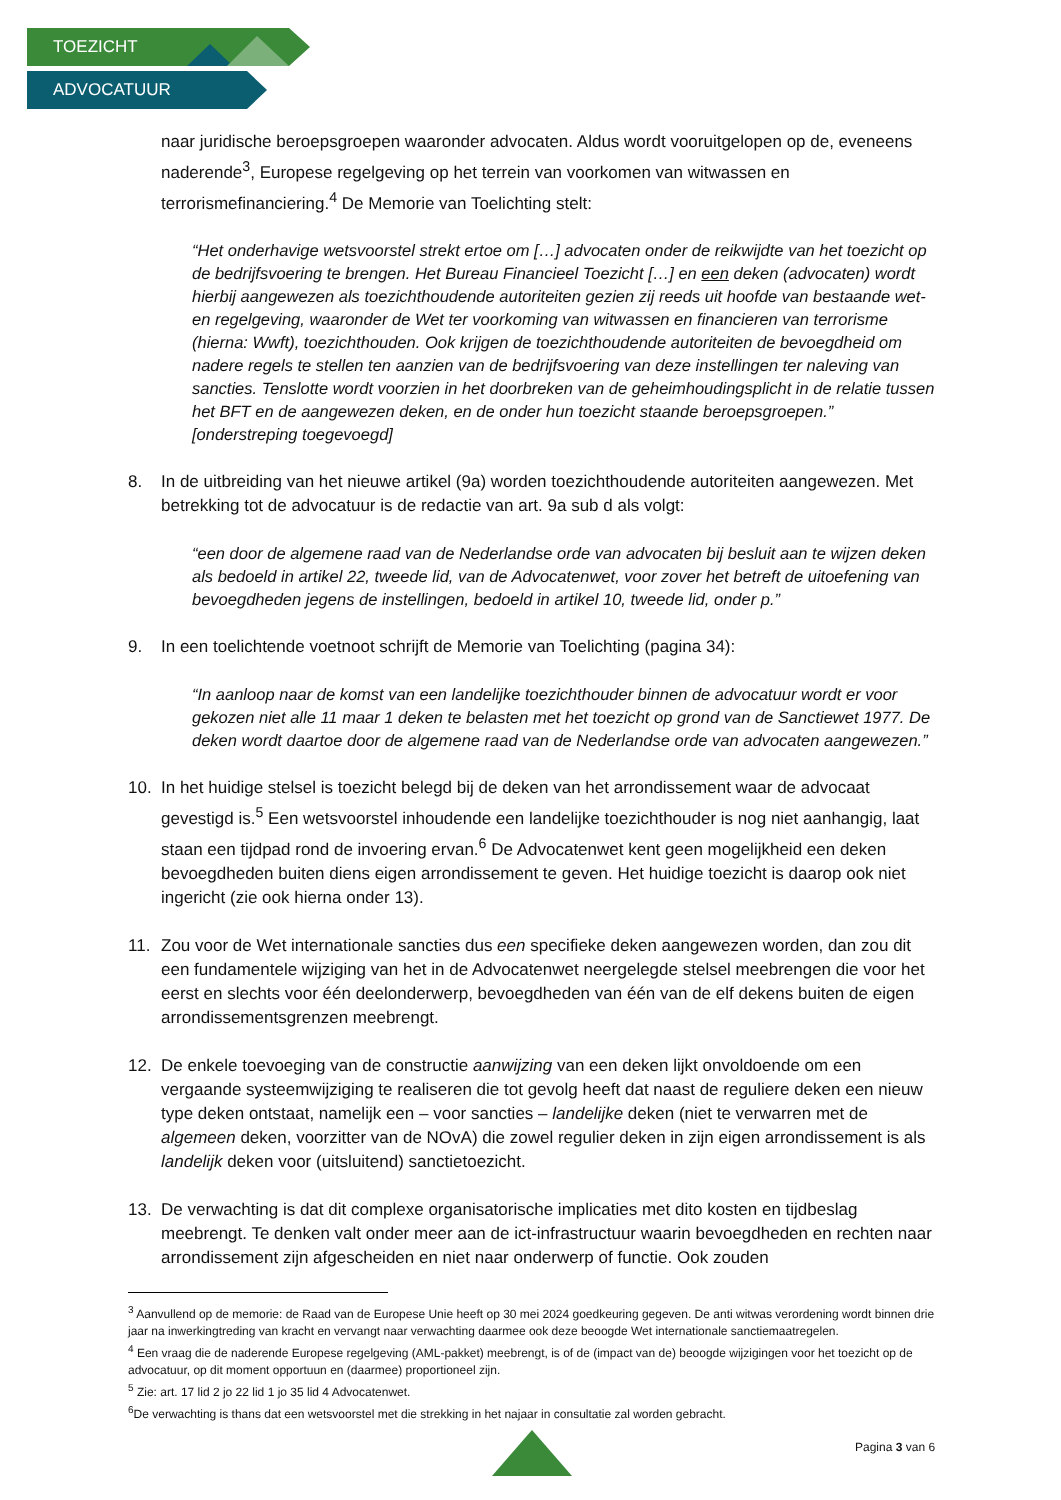TOEZICHT
ADVOCATUUR
naar juridische beroepsgroepen waaronder advocaten. Aldus wordt vooruitgelopen op de, eveneens naderende<sup>3</sup>, Europese regelgeving op het terrein van voorkomen van witwassen en terrorismefinanciering.<sup>4</sup> De Memorie van Toelichting stelt:
“Het onderhavige wetsvoorstel strekt ertoe om […] advocaten onder de reikwijdte van het toezicht op de bedrijfsvoering te brengen. Het Bureau Financieel Toezicht […] en een deken (advocaten) wordt hierbij aangewezen als toezichthoudende autoriteiten gezien zij reeds uit hoofde van bestaande wet- en regelgeving, waaronder de Wet ter voorkoming van witwassen en financieren van terrorisme (hierna: Wwft), toezichthouden. Ook krijgen de toezichthoudende autoriteiten de bevoegdheid om nadere regels te stellen ten aanzien van de bedrijfsvoering van deze instellingen ter naleving van sancties. Tenslotte wordt voorzien in het doorbreken van de geheimhoudingsplicht in de relatie tussen het BFT en de aangewezen deken, en de onder hun toezicht staande beroepsgroepen.” [onderstreping toegevoegd]
8. In de uitbreiding van het nieuwe artikel (9a) worden toezichthoudende autoriteiten aangewezen. Met betrekking tot de advocatuur is de redactie van art. 9a sub d als volgt:
“een door de algemene raad van de Nederlandse orde van advocaten bij besluit aan te wijzen deken als bedoeld in artikel 22, tweede lid, van de Advocatenwet, voor zover het betreft de uitoefening van bevoegdheden jegens de instellingen, bedoeld in artikel 10, tweede lid, onder p.”
9. In een toelichtende voetnoot schrijft de Memorie van Toelichting (pagina 34):
“In aanloop naar de komst van een landelijke toezichthouder binnen de advocatuur wordt er voor gekozen niet alle 11 maar 1 deken te belasten met het toezicht op grond van de Sanctiewet 1977. De deken wordt daartoe door de algemene raad van de Nederlandse orde van advocaten aangewezen.”
10. In het huidige stelsel is toezicht belegd bij de deken van het arrondissement waar de advocaat gevestigd is.<sup>5</sup> Een wetsvoorstel inhoudende een landelijke toezichthouder is nog niet aanhangig, laat staan een tijdpad rond de invoering ervan.<sup>6</sup> De Advocatenwet kent geen mogelijkheid een deken bevoegdheden buiten diens eigen arrondissement te geven. Het huidige toezicht is daarop ook niet ingericht (zie ook hierna onder 13).
11. Zou voor de Wet internationale sancties dus een specifieke deken aangewezen worden, dan zou dit een fundamentele wijziging van het in de Advocatenwet neergelegde stelsel meebrengen die voor het eerst en slechts voor één deelonderwerp, bevoegdheden van één van de elf dekens buiten de eigen arrondissementsgrenzen meebrengt.
12. De enkele toevoeging van de constructie aanwijzing van een deken lijkt onvoldoende om een vergaande systeemwijziging te realiseren die tot gevolg heeft dat naast de reguliere deken een nieuw type deken ontstaat, namelijk een – voor sancties – landelijke deken (niet te verwarren met de algemeen deken, voorzitter van de NOvA) die zowel regulier deken in zijn eigen arrondissement is als landelijk deken voor (uitsluitend) sanctietoezicht.
13. De verwachting is dat dit complexe organisatorische implicaties met dito kosten en tijdbeslag meebrengt. Te denken valt onder meer aan de ict-infrastructuur waarin bevoegdheden en rechten naar arrondissement zijn afgescheiden en niet naar onderwerp of functie. Ook zouden
<sup>3</sup> Aanvullend op de memorie: de Raad van de Europese Unie heeft op 30 mei 2024 goedkeuring gegeven. De anti witwas verordening wordt binnen drie jaar na inwerkingtreding van kracht en vervangt naar verwachting daarmee ook deze beoogde Wet internationale sanctiemaatregelen.
<sup>4</sup> Een vraag die de naderende Europese regelgeving (AML-pakket) meebrengt, is of de (impact van de) beoogde wijzigingen voor het toezicht op de advocatuur, op dit moment opportuun en (daarmee) proportioneel zijn.
<sup>5</sup> Zie: art. 17 lid 2 jo 22 lid 1 jo 35 lid 4 Advocatenwet.
<sup>6</sup> De verwachting is thans dat een wetsvoorstel met die strekking in het najaar in consultatie zal worden gebracht.
Pagina 3 van 6